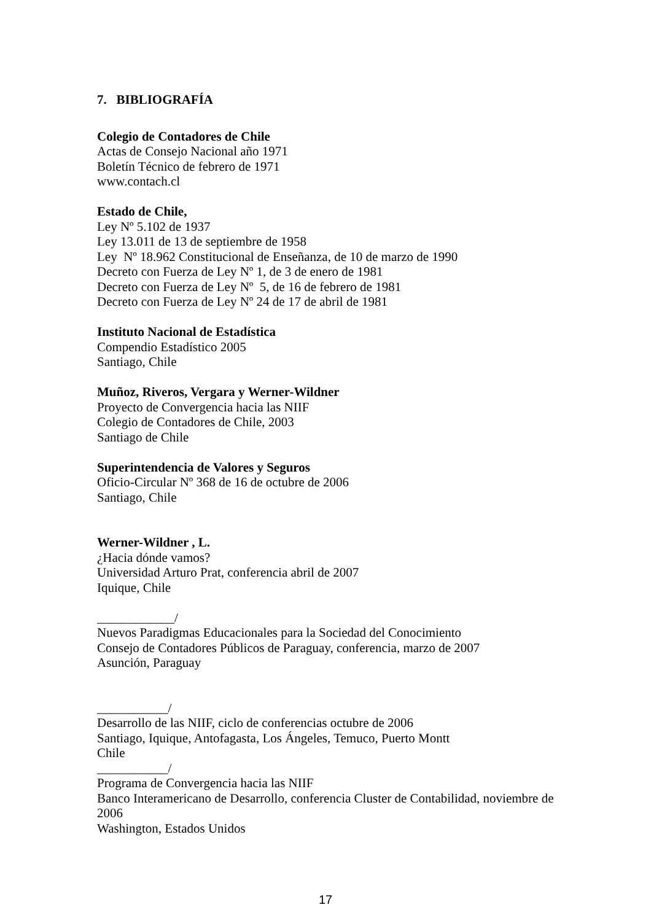7. BIBLIOGRAFÍA
Colegio de Contadores de Chile
Actas de Consejo Nacional año 1971
Boletín Técnico de febrero de 1971
www.contach.cl
Estado de Chile,
Ley Nº 5.102 de 1937
Ley 13.011 de 13 de septiembre de 1958
Ley Nº 18.962 Constitucional de Enseñanza, de 10 de marzo de 1990
Decreto con Fuerza de Ley Nº 1, de 3 de enero de 1981
Decreto con Fuerza de Ley Nº 5, de 16 de febrero de 1981
Decreto con Fuerza de Ley Nº 24 de 17 de abril de 1981
Instituto Nacional de Estadística
Compendio Estadístico 2005
Santiago, Chile
Muñoz, Riveros, Vergara y Werner-Wildner
Proyecto de Convergencia hacia las NIIF
Colegio de Contadores de Chile, 2003
Santiago de Chile
Superintendencia de Valores y Seguros
Oficio-Circular Nº 368 de 16 de octubre de 2006
Santiago, Chile
Werner-Wildner , L.
¿Hacia dónde vamos?
Universidad Arturo Prat, conferencia abril de 2007
Iquique, Chile
____________/
Nuevos Paradigmas Educacionales para la Sociedad del Conocimiento
Consejo de Contadores Públicos de Paraguay, conferencia, marzo de 2007
Asunción, Paraguay
___________/
Desarrollo de las NIIF, ciclo de conferencias octubre de 2006
Santiago, Iquique, Antofagasta, Los Ángeles, Temuco, Puerto Montt
Chile
___________/
Programa de Convergencia hacia las NIIF
Banco Interamericano de Desarrollo, conferencia Cluster de Contabilidad, noviembre de 2006
Washington, Estados Unidos
17